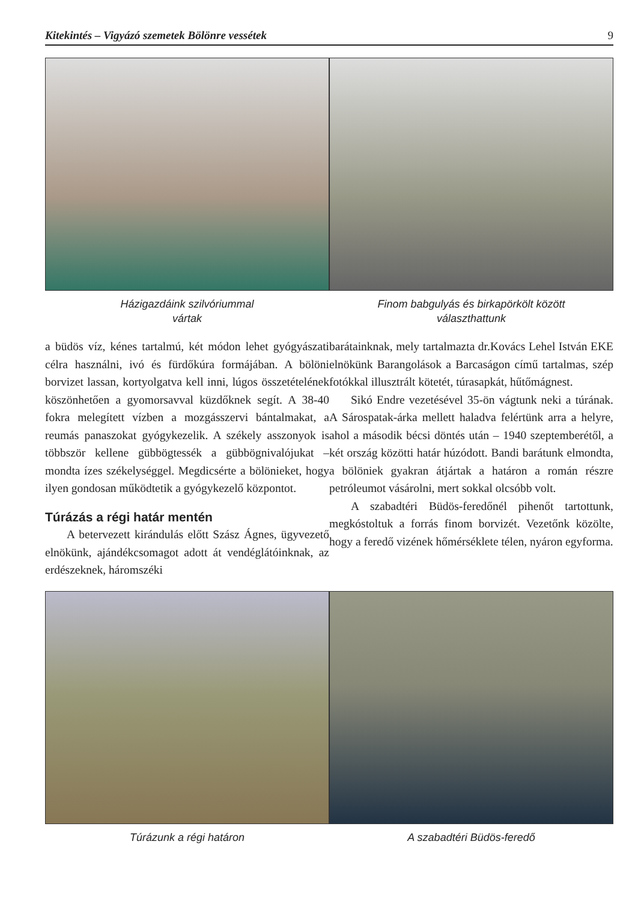Kitekintés – Vigyázó szemetek Bölönre vessétek 9
Házigazdáink szilvóriummal
vártak
Finom babgulyás és birkapörkölt között
választhattunk
a büdös víz, kénes tartalmú, két módon lehet gyógyászati célra használni, ivó és fürdőkúra formájában. A bölöni borvizet lassan, kortyolgatva kell inni, lúgos összetételének köszönhetően a gyomorsavval küzdőknek segít. A 38-40 fokra melegített vízben a mozgásszervi bántalmakat, a reumás panaszokat gyógykezelik. A székely asszonyok is többször kellene gübbögtessék a gübbögnivalójukat – mondta ízes székelységgel. Megdicsérte a bölönieket, hogy ilyen gondosan működtetik a gyógykezelő központot.
Túrázás a régi határ mentén
A betervezett kirándulás előtt Szász Ágnes, ügyvezető elnökünk, ajándékcsomagot adott át vendéglátóinknak, az erdészeknek, háromszéki
barátainknak, mely tartalmazta dr.Kovács Lehel István EKE elnökünk Barangolások a Barcaságon című tartalmas, szép fotókkal illusztrált kötetét, túrasapkát, hűtőmágnest.
Sikó Endre vezetésével 35-ön vágtunk neki a túrának. A Sárospatak-árka mellett haladva felértünk arra a helyre, ahol a második bécsi döntés után – 1940 szeptemberétől, a két ország közötti határ húzódott. Bandi barátunk elmondta, a bölöniek gyakran átjártak a határon a román részre petróleumot vásárolni, mert sokkal olcsóbb volt.
A szabadtéri Büdös-feredőnél pihenőt tartottunk, megkóstoltuk a forrás finom borvizét. Vezetőnk közölte, hogy a feredő vizének hőmérséklete télen, nyáron egyforma.
Túrázunk a régi határon A szabadtéri Büdös-feredő